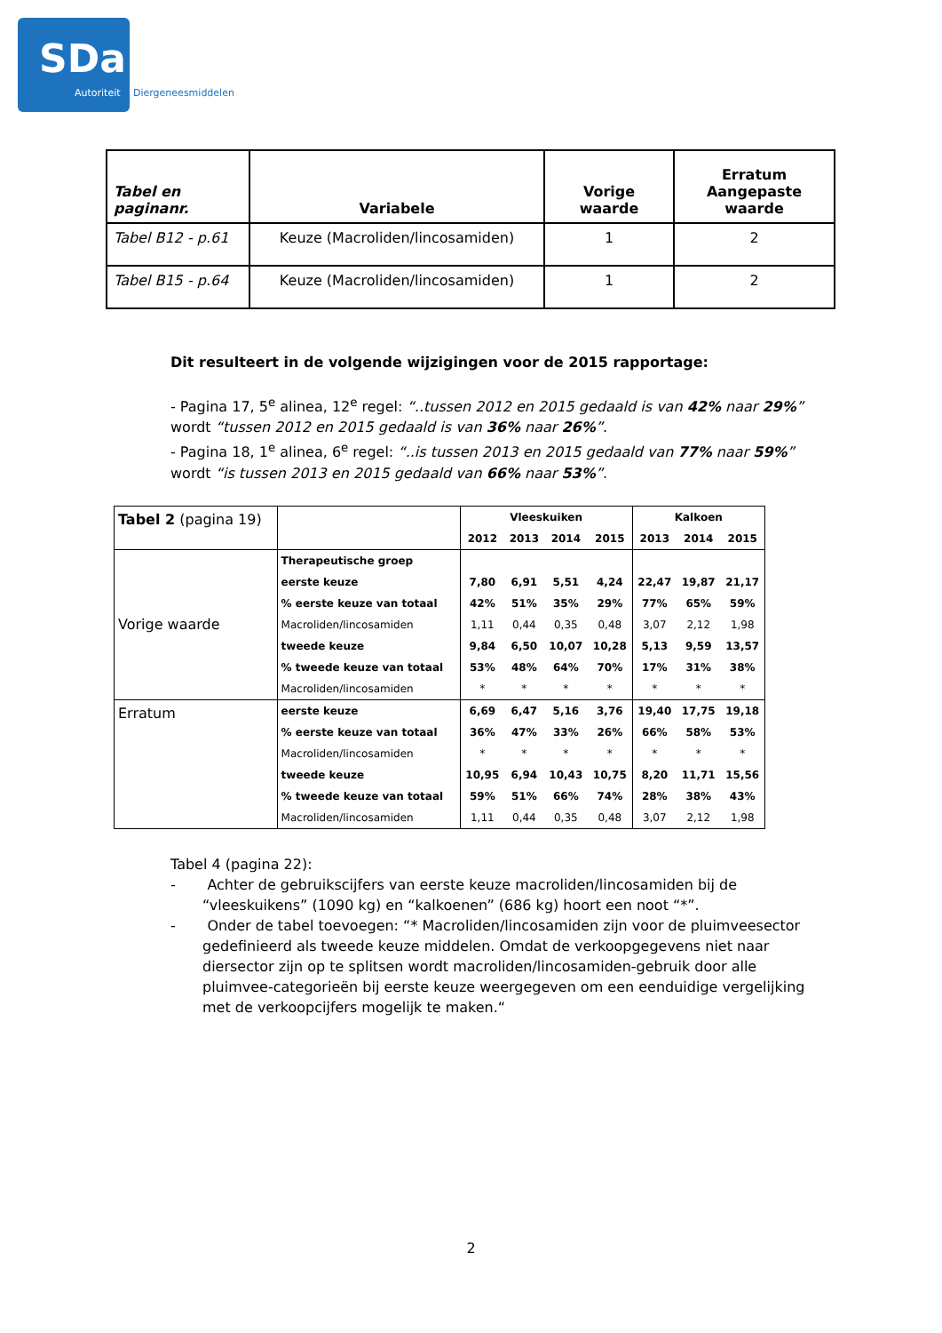SDa
Autoriteit Diergeneesmiddelen
| Tabel en paginanr. | Variabele | Vorige waarde | Erratum Aangepaste waarde |
| --- | --- | --- | --- |
| Tabel B12 - p.61 | Keuze (Macroliden/lincosamiden) | 1 | 2 |
| Tabel B15 - p.64 | Keuze (Macroliden/lincosamiden) | 1 | 2 |
Dit resulteert in de volgende wijzigingen voor de 2015 rapportage:
- Pagina 17, 5<sup>e</sup> alinea, 12<sup>e</sup> regel: “..tussen 2012 en 2015 gedaald is van 42% naar 29%” wordt “tussen 2012 en 2015 gedaald is van 36% naar 26%”.
- Pagina 18, 1<sup>e</sup> alinea, 6<sup>e</sup> regel: “..is tussen 2013 en 2015 gedaald van 77% naar 59%” wordt “is tussen 2013 en 2015 gedaald van 66% naar 53%”.
| Tabel 2 (pagina 19) | | Vleeskuiken | | | | Kalkoen | | |
| | | 2012 | 2013 | 2014 | 2015 | 2013 | 2014 | 2015 |
| Vorige waarde | Therapeutische groep | | | | | | | |
| | eerste keuze | 7,80 | 6,91 | 5,51 | 4,24 | 22,47 | 19,87 | 21,17 |
| | % eerste keuze van totaal | 42% | 51% | 35% | 29% | 77% | 65% | 59% |
| | Macroliden/lincosamiden | 1,11 | 0,44 | 0,35 | 0,48 | 3,07 | 2,12 | 1,98 |
| | tweede keuze | 9,84 | 6,50 | 10,07 | 10,28 | 5,13 | 9,59 | 13,57 |
| | % tweede keuze van totaal | 53% | 48% | 64% | 70% | 17% | 31% | 38% |
| | Macroliden/lincosamiden | * | * | * | * | * | * | * |
| Erratum | eerste keuze | 6,69 | 6,47 | 5,16 | 3,76 | 19,40 | 17,75 | 19,18 |
| | % eerste keuze van totaal | 36% | 47% | 33% | 26% | 66% | 58% | 53% |
| | Macroliden/lincosamiden | * | * | * | * | * | * | * |
| | tweede keuze | 10,95 | 6,94 | 10,43 | 10,75 | 8,20 | 11,71 | 15,56 |
| | % tweede keuze van totaal | 59% | 51% | 66% | 74% | 28% | 38% | 43% |
| | Macroliden/lincosamiden | 1,11 | 0,44 | 0,35 | 0,48 | 3,07 | 2,12 | 1,98 |
Tabel 4 (pagina 22):
- Achter de gebruikscijfers van eerste keuze macroliden/lincosamiden bij de “vleeskuikens” (1090 kg) en “kalkoenen” (686 kg) hoort een noot “*”.
- Onder de tabel toevoegen: “* Macroliden/lincosamiden zijn voor de pluimveesector gedefinieerd als tweede keuze middelen. Omdat de verkoopgegevens niet naar diersector zijn op te splitsen wordt macroliden/lincosamiden-gebruik door alle pluimvee-categorieën bij eerste keuze weergegeven om een eenduidige vergelijking met de verkoopcijfers mogelijk te maken.“
2